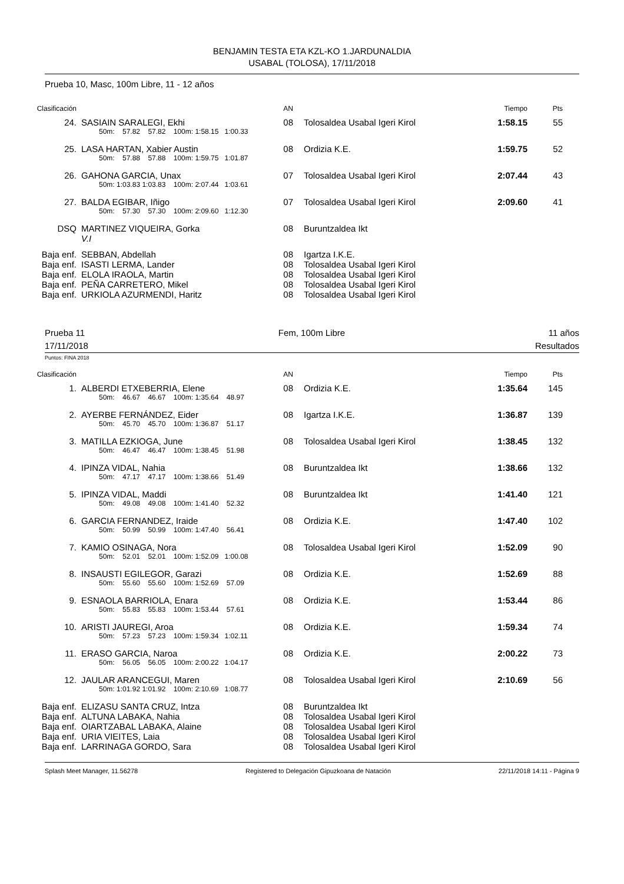BENJAMIN TESTA ETA KZL-KO 1.JARDUNALDIA
USABAL (TOLOSA), 17/11/2018
Prueba 10, Masc, 100m Libre, 11 - 12 años
| Clasificación | | | AN | | | Tiempo | Pts |
| --- | --- | --- | --- | --- | --- | --- | --- |
| 24. | | SASIAIN SARALEGI, Ekhi | 08 | | Tolosaldea Usabal Igeri Kirol | 1:58.15 | 55 |
| | | 50m: 57.82 57.82 100m: 1:58.15 1:00.33 | | | | | |
| 25. | | LASA HARTAN, Xabier Austin | 08 | | Ordizia K.E. | 1:59.75 | 52 |
| | | 50m: 57.88 57.88 100m: 1:59.75 1:01.87 | | | | | |
| 26. | | GAHONA GARCIA, Unax | 07 | | Tolosaldea Usabal Igeri Kirol | 2:07.44 | 43 |
| | | 50m: 1:03.83 1:03.83 100m: 2:07.44 1:03.61 | | | | | |
| 27. | | BALDA EGIBAR, Iñigo | 07 | | Tolosaldea Usabal Igeri Kirol | 2:09.60 | 41 |
| | | 50m: 57.30 57.30 100m: 2:09.60 1:12.30 | | | | | |
| DSQ | | MARTINEZ VIQUEIRA, Gorka | 08 | | Buruntzaldea Ikt | | |
| | | V.I | | | | | |
| Baja enf. | | SEBBAN, Abdellah | 08 | | Igartza I.K.E. | | |
| Baja enf. | | ISASTI LERMA, Lander | 08 | | Tolosaldea Usabal Igeri Kirol | | |
| Baja enf. | | ELOLA IRAOLA, Martin | 08 | | Tolosaldea Usabal Igeri Kirol | | |
| Baja enf. | | PEÑA CARRETERO, Mikel | 08 | | Tolosaldea Usabal Igeri Kirol | | |
| Baja enf. | | URKIOLA AZURMENDI, Haritz | 08 | | Tolosaldea Usabal Igeri Kirol | | |
Prueba 11
17/11/2018
Fem, 100m Libre 11 años
Resultados
Puntos: FINA 2018
| Clasificación | | | AN | | | Tiempo | Pts |
| --- | --- | --- | --- | --- | --- | --- | --- |
| 1. | | ALBERDI ETXEBERRIA, Elene | 08 | | Ordizia K.E. | 1:35.64 | 145 |
| | | 50m: 46.67 46.67 100m: 1:35.64 48.97 | | | | | |
| 2. | | AYERBE FERNÁNDEZ, Eider | 08 | | Igartza I.K.E. | 1:36.87 | 139 |
| | | 50m: 45.70 45.70 100m: 1:36.87 51.17 | | | | | |
| 3. | | MATILLA EZKIOGA, June | 08 | | Tolosaldea Usabal Igeri Kirol | 1:38.45 | 132 |
| | | 50m: 46.47 46.47 100m: 1:38.45 51.98 | | | | | |
| 4. | | IPINZA VIDAL, Nahia | 08 | | Buruntzaldea Ikt | 1:38.66 | 132 |
| | | 50m: 47.17 47.17 100m: 1:38.66 51.49 | | | | | |
| 5. | | IPINZA VIDAL, Maddi | 08 | | Buruntzaldea Ikt | 1:41.40 | 121 |
| | | 50m: 49.08 49.08 100m: 1:41.40 52.32 | | | | | |
| 6. | | GARCIA FERNANDEZ, Iraide | 08 | | Ordizia K.E. | 1:47.40 | 102 |
| | | 50m: 50.99 50.99 100m: 1:47.40 56.41 | | | | | |
| 7. | | KAMIO OSINAGA, Nora | 08 | | Tolosaldea Usabal Igeri Kirol | 1:52.09 | 90 |
| | | 50m: 52.01 52.01 100m: 1:52.09 1:00.08 | | | | | |
| 8. | | INSAUSTI EGILEGOR, Garazi | 08 | | Ordizia K.E. | 1:52.69 | 88 |
| | | 50m: 55.60 55.60 100m: 1:52.69 57.09 | | | | | |
| 9. | | ESNAOLA BARRIOLA, Enara | 08 | | Ordizia K.E. | 1:53.44 | 86 |
| | | 50m: 55.83 55.83 100m: 1:53.44 57.61 | | | | | |
| 10. | | ARISTI JAUREGI, Aroa | 08 | | Ordizia K.E. | 1:59.34 | 74 |
| | | 50m: 57.23 57.23 100m: 1:59.34 1:02.11 | | | | | |
| 11. | | ERASO GARCIA, Naroa | 08 | | Ordizia K.E. | 2:00.22 | 73 |
| | | 50m: 56.05 56.05 100m: 2:00.22 1:04.17 | | | | | |
| 12. | | JAULAR ARANCEGUI, Maren | 08 | | Tolosaldea Usabal Igeri Kirol | 2:10.69 | 56 |
| | | 50m: 1:01.92 1:01.92 100m: 2:10.69 1:08.77 | | | | | |
| Baja enf. | | ELIZASU SANTA CRUZ, Intza | 08 | | Buruntzaldea Ikt | | |
| Baja enf. | | ALTUNA LABAKA, Nahia | 08 | | Tolosaldea Usabal Igeri Kirol | | |
| Baja enf. | | OIARTZABAL LABAKA, Alaine | 08 | | Tolosaldea Usabal Igeri Kirol | | |
| Baja enf. | | URIA VIEITES, Laia | 08 | | Tolosaldea Usabal Igeri Kirol | | |
| Baja enf. | | LARRINAGA GORDO, Sara | 08 | | Tolosaldea Usabal Igeri Kirol | | |
Splash Meet Manager, 11.56278 Registered to Delegación Gipuzkoana de Natación 22/11/2018 14:11 - Página 9